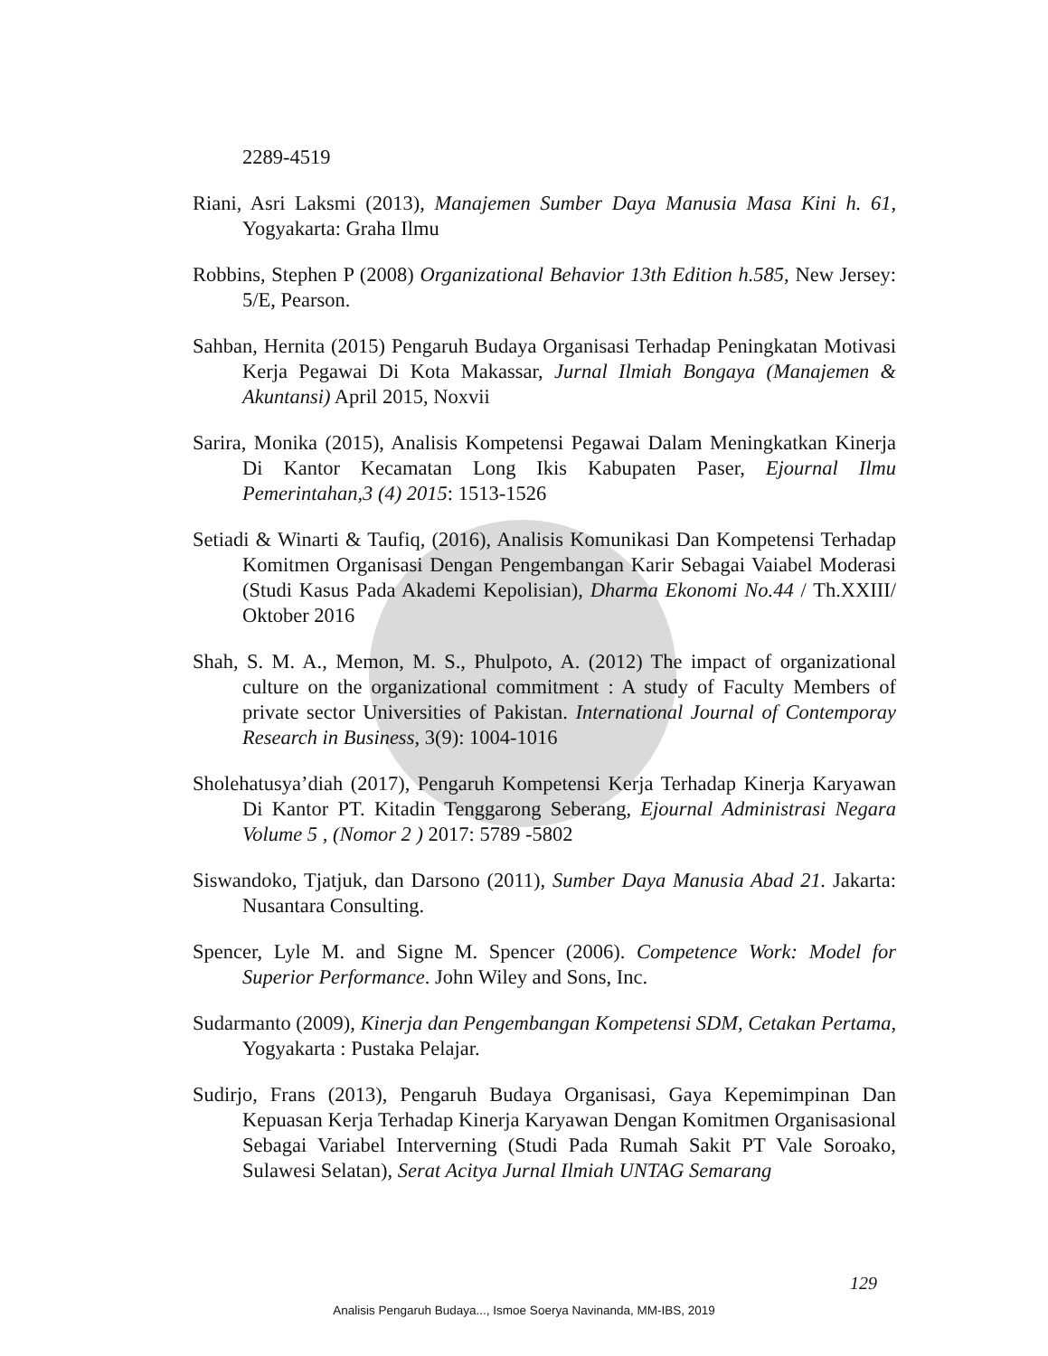2289-4519
Riani, Asri Laksmi (2013), Manajemen Sumber Daya Manusia Masa Kini h. 61, Yogyakarta: Graha Ilmu
Robbins, Stephen P (2008) Organizational Behavior 13th Edition h.585, New Jersey: 5/E, Pearson.
Sahban, Hernita (2015) Pengaruh Budaya Organisasi Terhadap Peningkatan Motivasi Kerja Pegawai Di Kota Makassar, Jurnal Ilmiah Bongaya (Manajemen & Akuntansi) April 2015, Noxvii
Sarira, Monika (2015), Analisis Kompetensi Pegawai Dalam Meningkatkan Kinerja Di Kantor Kecamatan Long Ikis Kabupaten Paser, Ejournal Ilmu Pemerintahan,3 (4) 2015: 1513-1526
Setiadi & Winarti & Taufiq, (2016), Analisis Komunikasi Dan Kompetensi Terhadap Komitmen Organisasi Dengan Pengembangan Karir Sebagai Vaiabel Moderasi (Studi Kasus Pada Akademi Kepolisian), Dharma Ekonomi No.44 / Th.XXIII/ Oktober 2016
Shah, S. M. A., Memon, M. S., Phulpoto, A. (2012) The impact of organizational culture on the organizational commitment : A study of Faculty Members of private sector Universities of Pakistan. International Journal of Contemporay Research in Business, 3(9): 1004-1016
Sholehatusya’diah (2017), Pengaruh Kompetensi Kerja Terhadap Kinerja Karyawan Di Kantor PT. Kitadin Tenggarong Seberang, Ejournal Administrasi Negara Volume 5 , (Nomor 2 ) 2017: 5789 -5802
Siswandoko, Tjatjuk, dan Darsono (2011), Sumber Daya Manusia Abad 21. Jakarta: Nusantara Consulting.
Spencer, Lyle M. and Signe M. Spencer (2006). Competence Work: Model for Superior Performance. John Wiley and Sons, Inc.
Sudarmanto (2009), Kinerja dan Pengembangan Kompetensi SDM, Cetakan Pertama, Yogyakarta : Pustaka Pelajar.
Sudirjo, Frans (2013), Pengaruh Budaya Organisasi, Gaya Kepemimpinan Dan Kepuasan Kerja Terhadap Kinerja Karyawan Dengan Komitmen Organisasional Sebagai Variabel Interverning (Studi Pada Rumah Sakit PT Vale Soroako, Sulawesi Selatan), Serat Acitya Jurnal Ilmiah UNTAG Semarang
129
Analisis Pengaruh Budaya..., Ismoe Soerya Navinanda, MM-IBS, 2019